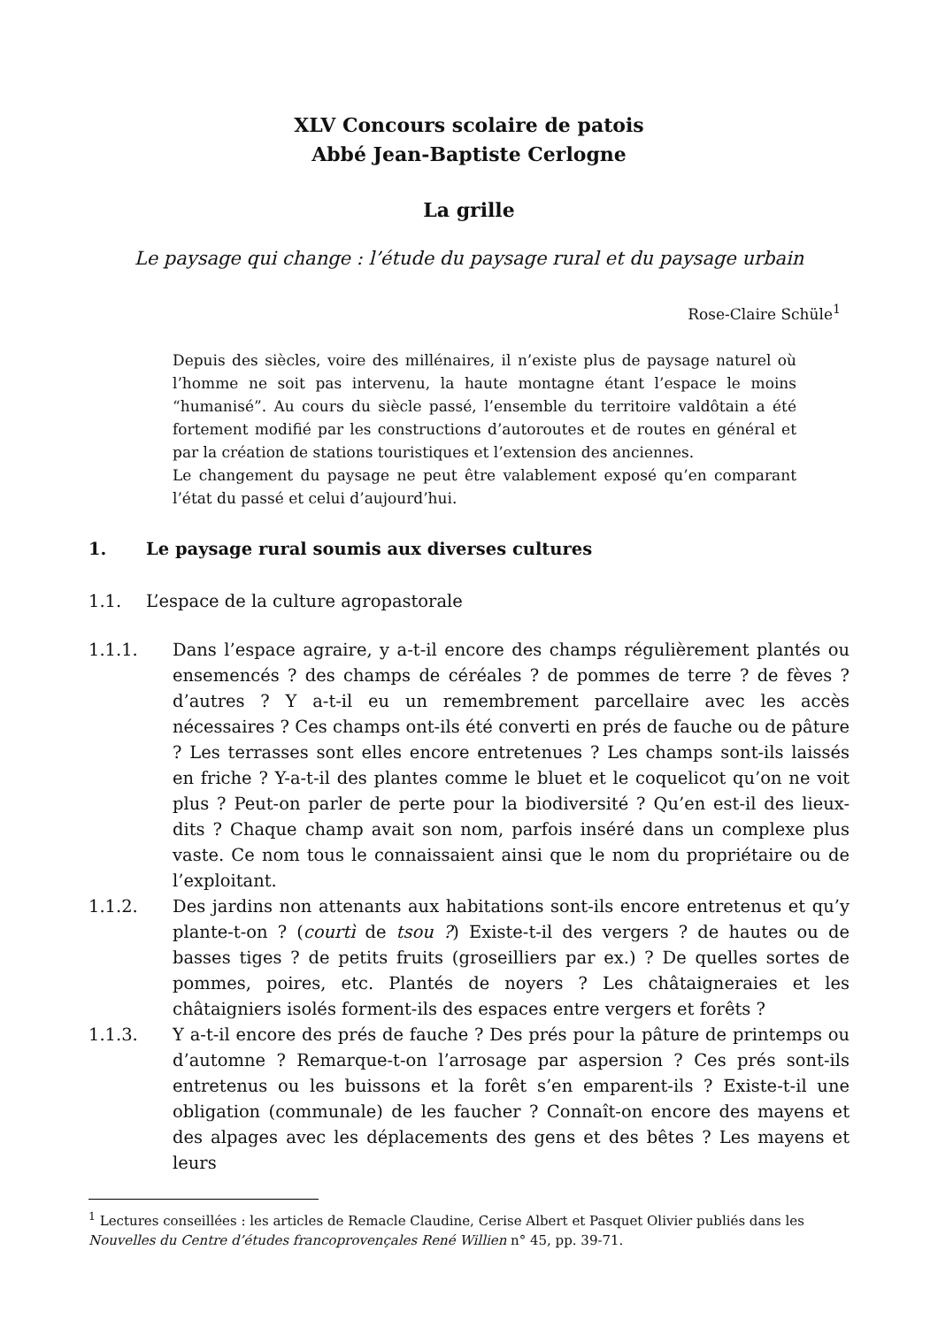XLV Concours scolaire de patois
Abbé Jean-Baptiste Cerlogne
La grille
Le paysage qui change : l’étude du paysage rural et du paysage urbain
Rose-Claire Schüle<sup>1</sup>
Depuis des siècles, voire des millénaires, il n’existe plus de paysage naturel où l’homme ne soit pas intervenu, la haute montagne étant l’espace le moins “humanisé”. Au cours du siècle passé, l’ensemble du territoire valdôtain a été fortement modifié par les constructions d’autoroutes et de routes en général et par la création de stations touristiques et l’extension des anciennes.
Le changement du paysage ne peut être valablement exposé qu’en comparant l’état du passé et celui d’aujourd’hui.
1. Le paysage rural soumis aux diverses cultures
1.1. L’espace de la culture agropastorale
1.1.1. Dans l’espace agraire, y a-t-il encore des champs régulièrement plantés ou ensemencés ? des champs de céréales ? de pommes de terre ? de fèves ? d’autres ? Y a-t-il eu un remembrement parcellaire avec les accès nécessaires ? Ces champs ont-ils été converti en prés de fauche ou de pâture ? Les terrasses sont elles encore entretenues ? Les champs sont-ils laissés en friche ? Y-a-t-il des plantes comme le bluet et le coquelicot qu’on ne voit plus ? Peut-on parler de perte pour la biodiversité ? Qu’en est-il des lieux-dits ? Chaque champ avait son nom, parfois inséré dans un complexe plus vaste. Ce nom tous le connaissaient ainsi que le nom du propriétaire ou de l’exploitant.
1.1.2. Des jardins non attenants aux habitations sont-ils encore entretenus et qu’y plante-t-on ? (courtì de tsou ?) Existe-t-il des vergers ? de hautes ou de basses tiges ? de petits fruits (groseilliers par ex.) ? De quelles sortes de pommes, poires, etc. Plantés de noyers ? Les châtaigneraies et les châtaigniers isolés forment-ils des espaces entre vergers et forêts ?
1.1.3. Y a-t-il encore des prés de fauche ? Des prés pour la pâture de printemps ou d’automne ? Remarque-t-on l’arrosage par aspersion ? Ces prés sont-ils entretenus ou les buissons et la forêt s’en emparent-ils ? Existe-t-il une obligation (communale) de les faucher ? Connaît-on encore des mayens et des alpages avec les déplacements des gens et des bêtes ? Les mayens et leurs
<sup>1</sup> Lectures conseillées : les articles de Remacle Claudine, Cerise Albert et Pasquet Olivier publiés dans les Nouvelles du Centre d’études francoprovençales René Willien n° 45, pp. 39-71.